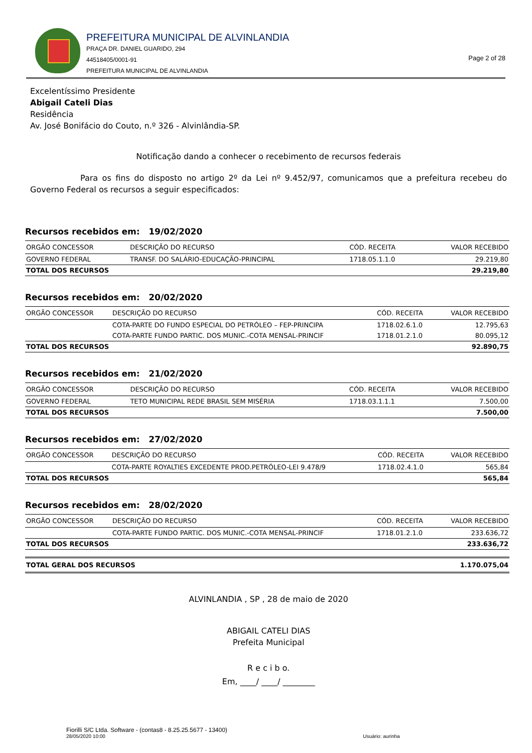PREFEITURA MUNICIPAL DE ALVINLANDIA
PRAÇA DR. DANIEL GUARIDO, 294
44518405/0001-91
PREFEITURA MUNICIPAL DE ALVINLANDIA
Page 2 of 28
Excelentíssimo Presidente
Abigail Cateli Dias
Residência
Av. José Bonifácio do Couto, n.º 326 - Alvinlândia-SP.
Notificação dando a conhecer o recebimento de recursos federais
Para os fins do disposto no artigo 2º da Lei nº 9.452/97, comunicamos que a prefeitura recebeu do Governo Federal os recursos a seguir especificados:
Recursos recebidos em: 19/02/2020
| ORGÃO CONCESSOR | DESCRIÇÃO DO RECURSO | CÓD. RECEITA | VALOR RECEBIDO |
| --- | --- | --- | --- |
| GOVERNO FEDERAL | TRANSF. DO SALÁRIO-EDUCAÇÃO-PRINCIPAL | 1718.05.1.1.0 | 29.219,80 |
| TOTAL DOS RECURSOS | | | 29.219,80 |
Recursos recebidos em: 20/02/2020
| ORGÃO CONCESSOR | DESCRIÇÃO DO RECURSO | CÓD. RECEITA | VALOR RECEBIDO |
| --- | --- | --- | --- |
| | COTA-PARTE DO FUNDO ESPECIAL DO PETRÓLEO – FEP-PRINCIPA | 1718.02.6.1.0 | 12.795,63 |
| | COTA-PARTE FUNDO PARTIC. DOS MUNIC.-COTA MENSAL-PRINCIF | 1718.01.2.1.0 | 80.095,12 |
| TOTAL DOS RECURSOS | | | 92.890,75 |
Recursos recebidos em: 21/02/2020
| ORGÃO CONCESSOR | DESCRIÇÃO DO RECURSO | CÓD. RECEITA | VALOR RECEBIDO |
| --- | --- | --- | --- |
| GOVERNO FEDERAL | TETO MUNICIPAL REDE BRASIL SEM MISÉRIA | 1718.03.1.1.1 | 7.500,00 |
| TOTAL DOS RECURSOS | | | 7.500,00 |
Recursos recebidos em: 27/02/2020
| ORGÃO CONCESSOR | DESCRIÇÃO DO RECURSO | CÓD. RECEITA | VALOR RECEBIDO |
| --- | --- | --- | --- |
| | COTA-PARTE ROYALTIES EXCEDENTE PROD.PETRÓLEO-LEI 9.478/9 | 1718.02.4.1.0 | 565,84 |
| TOTAL DOS RECURSOS | | | 565,84 |
Recursos recebidos em: 28/02/2020
| ORGÃO CONCESSOR | DESCRIÇÃO DO RECURSO | CÓD. RECEITA | VALOR RECEBIDO |
| --- | --- | --- | --- |
| | COTA-PARTE FUNDO PARTIC. DOS MUNIC.-COTA MENSAL-PRINCIF | 1718.01.2.1.0 | 233.636,72 |
| TOTAL DOS RECURSOS | | | 233.636,72 |
| TOTAL GERAL DOS RECURSOS | 1.170.075,04 |
ALVINLANDIA , SP , 28 de maio de 2020
ABIGAIL CATELI DIAS
Prefeita Municipal
R e c i b o.
Em, ____/ ____/ ________
Fiorilli S/C Ltda. Software - (contas8 - 8.25.25.5677 - 13400)
28/05/2020 10:00 Usuário: aurinha